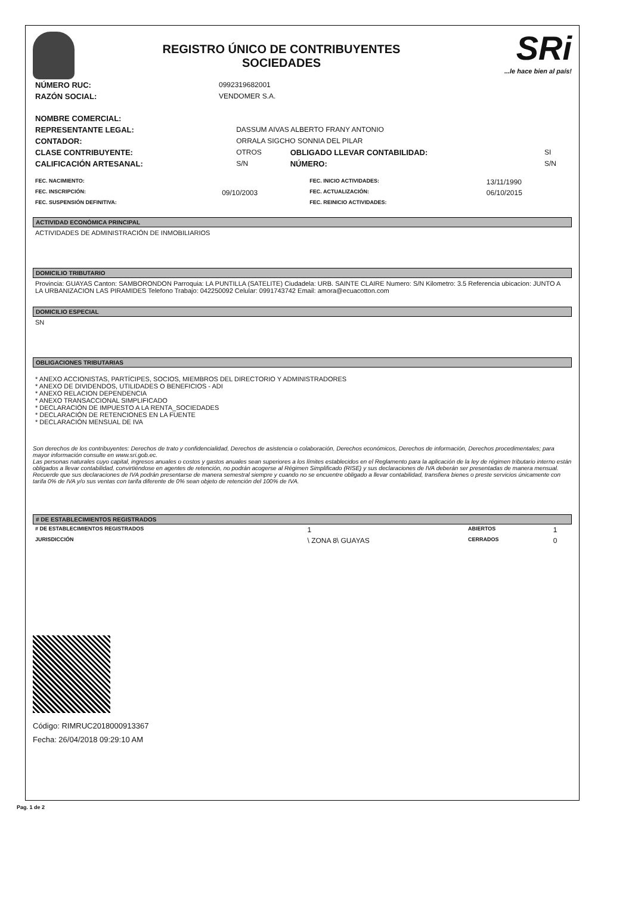REGISTRO ÚNICO DE CONTRIBUYENTES
SOCIEDADES
SRi...le hace bien al país!
| NÚMERO RUC: | 0992319682001 |
| RAZÓN SOCIAL: | VENDOMER S.A. |
| NOMBRE COMERCIAL: | | | |
| REPRESENTANTE LEGAL: | DASSUM AIVAS ALBERTO FRANY ANTONIO | | |
| CONTADOR: | ORRALA SIGCHO SONNIA DEL PILAR | | |
| CLASE CONTRIBUYENTE: | OTROS | OBLIGADO LLEVAR CONTABILIDAD: | SI |
| CALIFICACIÓN ARTESANAL: | S/N | NÚMERO: | S/N |
| FEC. NACIMIENTO: | | FEC. INICIO ACTIVIDADES: | 13/11/1990 |
| FEC. INSCRIPCIÓN: | 09/10/2003 | FEC. ACTUALIZACIÓN: | 06/10/2015 |
| FEC. SUSPENSIÓN DEFINITIVA: | | FEC. REINICIO ACTIVIDADES: | |
ACTIVIDAD ECONÓMICA PRINCIPAL
ACTIVIDADES DE ADMINISTRACIÓN DE INMOBILIARIOS
DOMICILIO TRIBUTARIO
Provincia: GUAYAS Canton: SAMBORONDON Parroquia: LA PUNTILLA (SATELITE) Ciudadela: URB. SAINTE CLAIRE Numero: S/N Kilometro: 3.5 Referencia ubicacion: JUNTO A LA URBANIZACION LAS PIRAMIDES Telefono Trabajo: 042250092 Celular: 0991743742 Email: amora@ecuacotton.com
DOMICILIO ESPECIAL
SN
OBLIGACIONES TRIBUTARIAS
* ANEXO ACCIONISTAS, PARTÍCIPES, SOCIOS, MIEMBROS DEL DIRECTORIO Y ADMINISTRADORES
* ANEXO DE DIVIDENDOS, UTILIDADES O BENEFICIOS - ADI
* ANEXO RELACION DEPENDENCIA
* ANEXO TRANSACCIONAL SIMPLIFICADO
* DECLARACIÓN DE IMPUESTO A LA RENTA_SOCIEDADES
* DECLARACIÓN DE RETENCIONES EN LA FUENTE
* DECLARACIÓN MENSUAL DE IVA
Son derechos de los contribuyentes: Derechos de trato y confidencialidad, Derechos de asistencia o colaboración, Derechos económicos, Derechos de información, Derechos procedimentales; para mayor información consulte en www.sri.gob.ec.
Las personas naturales cuyo capital, ingresos anuales o costos y gastos anuales sean superiores a los límites establecidos en el Reglamento para la aplicación de la ley de régimen tributario interno están obligados a llevar contabilidad, convirtiéndose en agentes de retención, no podrán acogerse al Régimen Simplificado (RISE) y sus declaraciones de IVA deberán ser presentadas de manera mensual.
Recuerde que sus declaraciones de IVA podrán presentarse de manera semestral siempre y cuando no se encuentre obligado a llevar contabilidad, transfiera bienes o preste servicios únicamente con tarifa 0% de IVA y/o sus ventas con tarifa diferente de 0% sean objeto de retención del 100% de IVA.
# DE ESTABLECIMIENTOS REGISTRADOS
| # DE ESTABLECIMIENTOS REGISTRADOS | 1 | ABIERTOS | 1 |
| JURISDICCIÓN | \ ZONA 8\ GUAYAS | CERRADOS | 0 |
Código: RIMRUC2018000913367
Fecha: 26/04/2018 09:29:10 AM
Pag. 1 de 2